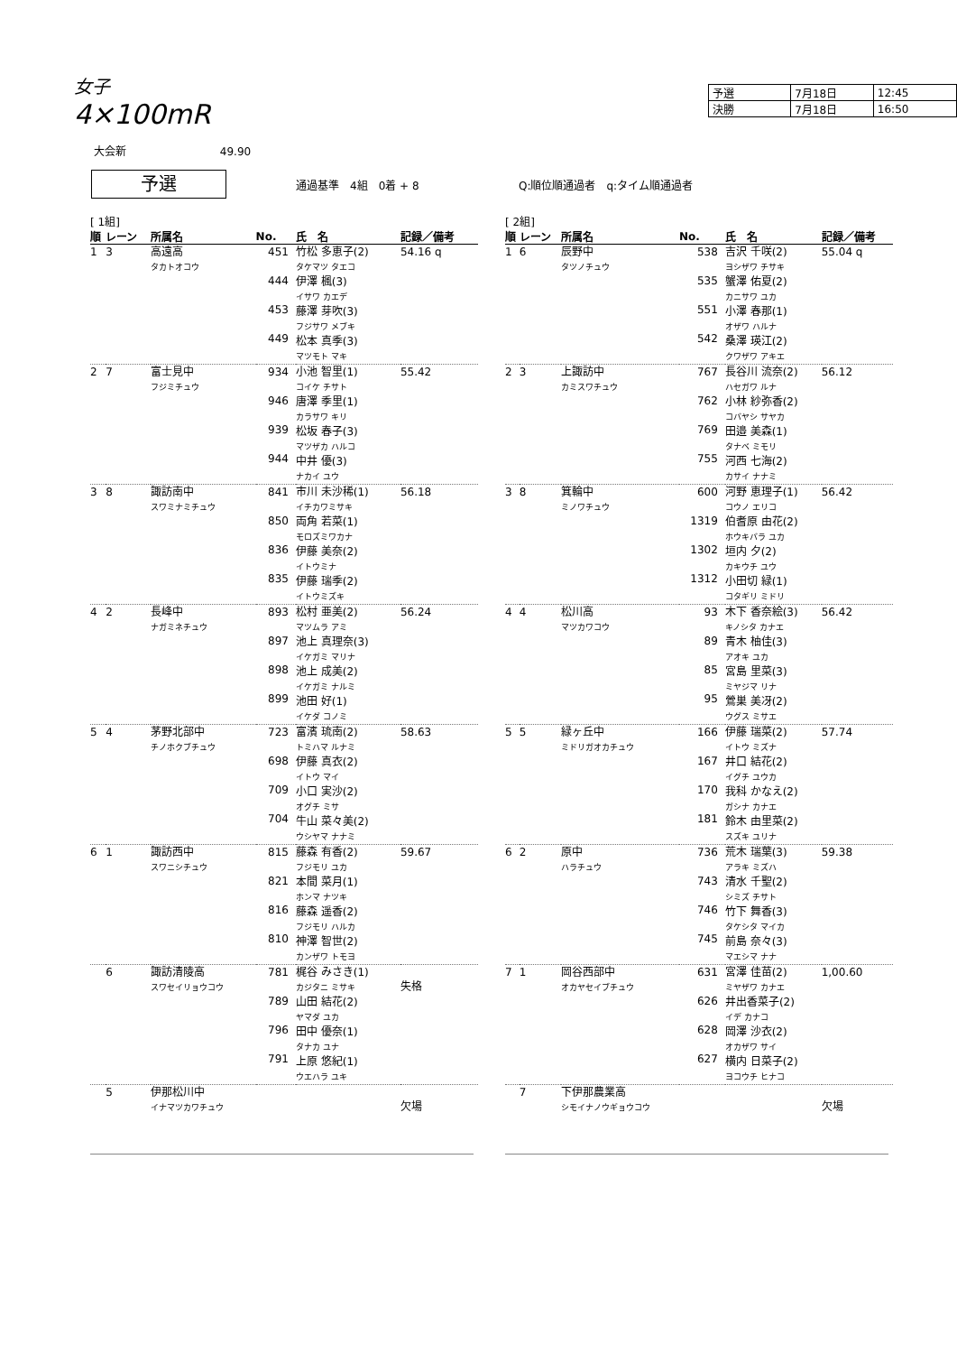女子
4×100mR
| 予選 | 7月18日 | 12:45 |
| 決勝 | 7月18日 | 16:50 |
大会新 49.90
予選 通過基準　4組　0着 + 8 Q:順位順通過者　q:タイム順通過者
[ 1組]
| 順 | レーン | 所属名 | No. | 氏 名 | 記録／備考 |
| --- | --- | --- | --- | --- | --- |
| 1 | 3 | 高遠高 タカトオコウ | 451 444 453 449 | 竹松 多恵子(2) タケマツ タエコ 伊澤 楓(3) イサワ カエデ 藤澤 芽吹(3) フジサワ メブキ 松本 真季(3) マツモト マキ | 54.16 q |
| 2 | 7 | 富士見中 フジミチュウ | 934 946 939 944 | 小池 智里(1) コイケ チサト 唐澤 季里(1) カラサワ キリ 松坂 春子(3) マツザカ ハルコ 中井 優(3) ナカイ ユウ | 55.42 |
| 3 | 8 | 諏訪南中 スワミナミチュウ | 841 850 836 835 | 市川 未沙稀(1) イチカワミサキ 両角 若菜(1) モロズミワカナ 伊藤 美奈(2) イトウミナ 伊藤 瑞季(2) イトウミズキ | 56.18 |
| 4 | 2 | 長峰中 ナガミネチュウ | 893 897 898 899 | 松村 亜美(2) マツムラ アミ 池上 真理奈(3) イケガミ マリナ 池上 成美(2) イケガミ ナルミ 池田 好(1) イケダ コノミ | 56.24 |
| 5 | 4 | 茅野北部中 チノホクブチュウ | 723 698 709 704 | 富濱 琉南(2) トミハマ ルナミ 伊藤 真衣(2) イトウ マイ 小口 実沙(2) オグチ ミサ 牛山 菜々美(2) ウシヤマ ナナミ | 58.63 |
| 6 | 1 | 諏訪西中 スワニシチュウ | 815 821 816 810 | 藤森 有香(2) フジモリ ユカ 本間 菜月(1) ホンマ ナツキ 藤森 遥香(2) フジモリ ハルカ 神澤 智世(2) カンザワ トモヨ | 59.67 |
| | 6 | 諏訪清陵高 スワセイリョウコウ | 781 789 796 791 | 梶谷 みさき(1) カジタニ ミサキ 山田 結花(2) ヤマダ ユカ 田中 優奈(1) タナカ ユナ 上原 悠紀(1) ウエハラ ユキ | 失格 |
| | 5 | 伊那松川中 イナマツカワチュウ | | | 欠場 |
[ 2組]
| 順 | レーン | 所属名 | No. | 氏 名 | 記録／備考 |
| --- | --- | --- | --- | --- | --- |
| 1 | 6 | 辰野中 タツノチュウ | 538 535 551 542 | 吉沢 千咲(2) ヨシザワ チサキ 蟹澤 佑夏(2) カニサワ ユカ 小澤 春那(1) オザワ ハルナ 桑澤 瑛江(2) クワザワ アキエ | 55.04 q |
| 2 | 3 | 上諏訪中 カミスワチュウ | 767 762 769 755 | 長谷川 流奈(2) ハセガワ ルナ 小林 紗弥香(2) コバヤシ サヤカ 田邉 美森(1) タナベ ミモリ 河西 七海(2) カサイ ナナミ | 56.12 |
| 3 | 8 | 箕輪中 ミノワチュウ | 600 1319 1302 1312 | 河野 恵理子(1) コウノ エリコ 伯耆原 由花(2) ホウキバラ ユカ 垣内 夕(2) カキウチ ユウ 小田切 緑(1) コタギリ ミドリ | 56.42 |
| 4 | 4 | 松川高 マツカワコウ | 93 89 85 95 | 木下 香奈絵(3) キノシタ カナエ 青木 柚佳(3) アオキ ユカ 宮島 里菜(3) ミヤジマ リナ 鶯巣 美冴(2) ウグス ミサエ | 56.42 |
| 5 | 5 | 緑ヶ丘中 ミドリガオカチュウ | 166 167 170 181 | 伊藤 瑞菜(2) イトウ ミズナ 井口 結花(2) イグチ ユウカ 我科 かなえ(2) ガシナ カナエ 鈴木 由里菜(2) スズキ ユリナ | 57.74 |
| 6 | 2 | 原中 ハラチュウ | 736 743 746 745 | 荒木 瑞葉(3) アラキ ミズハ 清水 千聖(2) シミズ チサト 竹下 舞香(3) タケシタ マイカ 前島 奈々(3) マエシマ ナナ | 59.38 |
| 7 | 1 | 岡谷西部中 オカヤセイブチュウ | 631 626 628 627 | 宮澤 佳苗(2) ミヤザワ カナエ 井出香菜子(2) イデ カナコ 岡澤 沙衣(2) オカザワ サイ 横内 日菜子(2) ヨコウチ ヒナコ | 1,00.60 |
| | 7 | 下伊那農業高 シモイナノウギョウコウ | | | 欠場 |